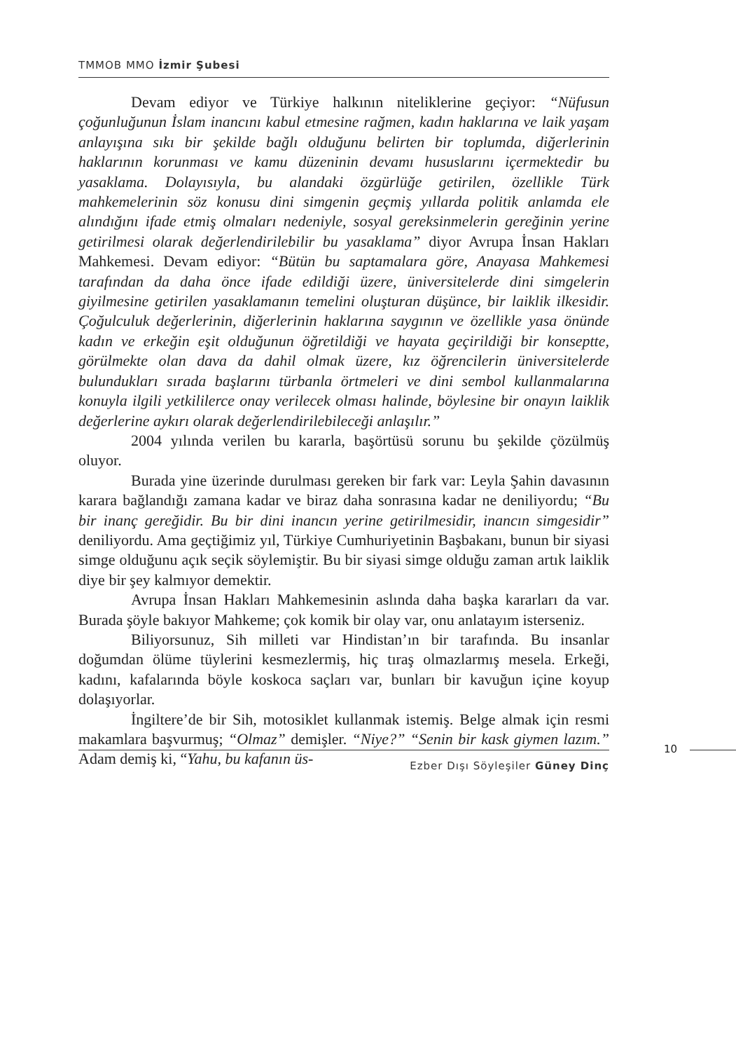TMMOB MMO İzmir Şubesi
Devam ediyor ve Türkiye halkının niteliklerine geçiyor: “Nüfusun çoğunluğunun İslam inancını kabul etmesine rağmen, kadın haklarına ve laik yaşam anlayışına sıkı bir şekilde bağlı olduğunu belirten bir toplumda, diğerlerinin haklarının korunması ve kamu düzeninin devamı hususlarını içermektedir bu yasaklama. Dolayısıyla, bu alandaki özgürlüğe getirilen, özellikle Türk mahkemelerinin söz konusu dini simgenin geçmiş yıllarda politik anlamda ele alındığını ifade etmiş olmaları nedeniyle, sosyal gereksinmelerin gereğinin yerine getirilmesi olarak değerlendirilebilir bu yasaklama” diyor Avrupa İnsan Hakları Mahkemesi. Devam ediyor: “Bütün bu saptamalara göre, Anayasa Mahkemesi tarafından da daha önce ifade edildiği üzere, üniversitelerde dini simgelerin giyilmesine getirilen yasaklamanın temelini oluşturan düşünce, bir laiklik ilkesidir. Çoğulculuk değerlerinin, diğerlerinin haklarına saygının ve özellikle yasa önünde kadın ve erkeğin eşit olduğunun öğretildiği ve hayata geçirildiği bir konseptte, görülmekte olan dava da dahil olmak üzere, kız öğrencilerin üniversitelerde bulundukları sırada başlarını türbanla örtmeleri ve dini sembol kullanmalarına konuyla ilgili yetkililerce onay verilecek olması halinde, böylesine bir onayın laiklik değerlerine aykırı olarak değerlendirilebileceği anlaşılır.”
2004 yılında verilen bu kararla, başörtüsü sorunu bu şekilde çözülmüş oluyor.
Burada yine üzerinde durulması gereken bir fark var: Leyla Şahin davasının karara bağlandığı zamana kadar ve biraz daha sonrasına kadar ne deniliyordu; “Bu bir inanç gereğidir. Bu bir dini inancın yerine getirilmesidir, inancın simgesidir” deniliyordu. Ama geçtiğimiz yıl, Türkiye Cumhuriyetinin Başbakanı, bunun bir siyasi simge olduğunu açık seçik söylemiştir. Bu bir siyasi simge olduğu zaman artık laiklik diye bir şey kalmıyor demektir.
Avrupa İnsan Hakları Mahkemesinin aslında daha başka kararları da var. Burada şöyle bakıyor Mahkeme; çok komik bir olay var, onu anlatayım isterseniz.
Biliyorsunuz, Sih milleti var Hindistan’ın bir tarafında. Bu insanlar doğumdan ölüme tüylerini kesmezlermiş, hiç tıraş olmazlarmış mesela. Erkeği, kadını, kafalarında böyle koskoca saçları var, bunları bir kavuğun içine koyup dolaşıyorlar.
İngiltere’de bir Sih, motosiklet kullanmak istemiş. Belge almak için resmi makamlara başvurmuş; “Olmaz” demişler. “Niye?” “Senin bir kask giymen lazım.” Adam demiş ki, “Yahu, bu kafanın üs-
10
Ezber Dışı Söyleşiler Güney Dinç